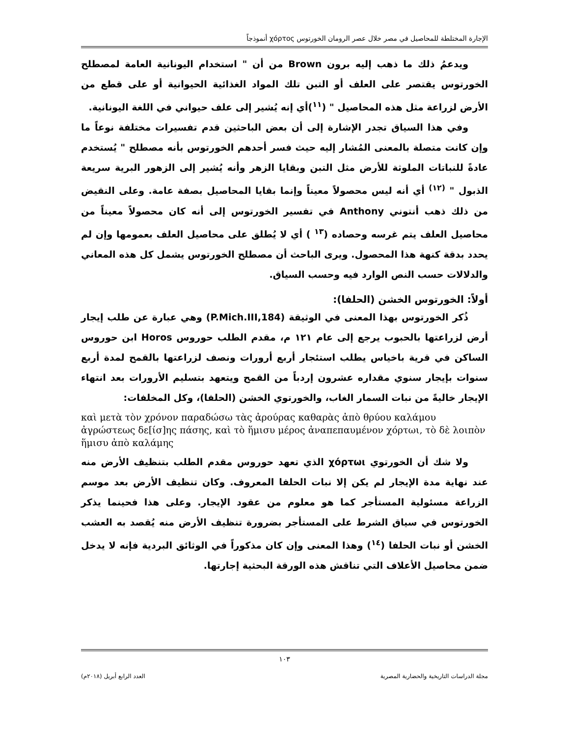الإجارة المختلطة للمحاصيل في مصر خلال عصر الرومان الخورتوس χόρτος أنموذجاً
ويدعمُ ذلك ما ذهب إليه برون Brown من أن " استخدام اليونانية العامة لمصطلح الخورتوس يقتصر على العلف أو التبن تلك المواد الغذائية الحيوانية أو على قطع من الأرض لزراعة مثل هذه المحاصيل " (<sup>١١</sup>)أي إنه يُشير إلى علف حيواني في اللغة اليونانية.
وفي هذا السياق تجدر الإشارة إلى أن بعض الباحثين قدم تفسيرات مختلفة نوعاً ما وإن كانت متصلة بالمعنى المُشار إليه حيث فسر أحدهم الخورتوس بأنه مصطلح " يُستخدم عادةً للنباتات الملوثة للأرض مثل التبن وبقايا الزهر وأنه يُشير إلى الزهور البرية سريعة الذبول " <sup>(١٢)</sup> أي أنه ليس محصولاً معيناً وإنما بقايا المحاصيل بصفة عامة. وعلى النقيض من ذلك ذهب أنتوني Anthony في تفسير الخورتوس إلى أنه كان محصولاً معيناً من محاصيل العلف يتم غرسه وحصاده (<sup>١٣</sup> ) أي لا يُطلق على محاصيل العلف بعمومها وإن لم يحدد بدقة كنهة هذا المحصول. ويرى الباحث أن مصطلح الخورتوس يشمل كل هذه المعاني والدلالات حسب النص الوارد فيه وحسب السياق.
أولاً: الخورتوس الخشن (الحلفا):
ذُكر الخورتوس بهذا المعنى في الوثيقة (P.Mich.III,184) وهي عبارة عن طلب إيجار أرض لزراعتها بالحبوب يرجع إلى عام ١٢١ م، مقدم الطلب حوروس Horos ابن حوروس الساكن في قرية باخياس يطلب استئجار أربع أرورات ونصف لزراعتها بالقمح لمدة أربع سنوات بإيجار سنوي مقداره عشرون إردباً من القمح ويتعهد بتسليم الأرورات بعد انتهاء الإيجار خاليةً من نبات السمار الغاب، والخورتوي الخشن (الحلفا)، وكل المخلفات:
καὶ μετὰ τὸν χρόνον παραδώσω τὰς ἀρούρας καθαρὰς ἀπὸ θρύου καλάμου ἀγρώστεως δε[ίσ]ης πάσης, καὶ τὸ ἥμισυ μέρος ἀναπεπαυμένον χόρτωι, τὸ δὲ λοιπὸν ἥμισυ ἀπὸ καλάμης
ولا شك أن الخورتوي χόρτωι الذي تعهد حوروس مقدم الطلب بتنظيف الأرض منه عند نهاية مدة الإيجار لم يكن إلا نبات الحلفا المعروف. وكان تنظيف الأرض بعد موسم الزراعة مسئولية المستأجر كما هو معلوم من عقود الإيجار. وعلى هذا فحينما يذكر الخورتوس في سياق الشرط على المستأجر بضرورة تنظيف الأرض منه يُقصد به العشب الخشن أو نبات الحلفا (<sup>١٤</sup>) وهذا المعنى وإن كان مذكوراً في الوثائق البردية فإنه لا يدخل ضمن محاصيل الأعلاف التي تناقش هذه الورقة البحثية إجارتها.
١٠٣
مجلة الدراسات التاريخية والحضارية المصرية العدد الرابع أبريل (٢٠١٨م)